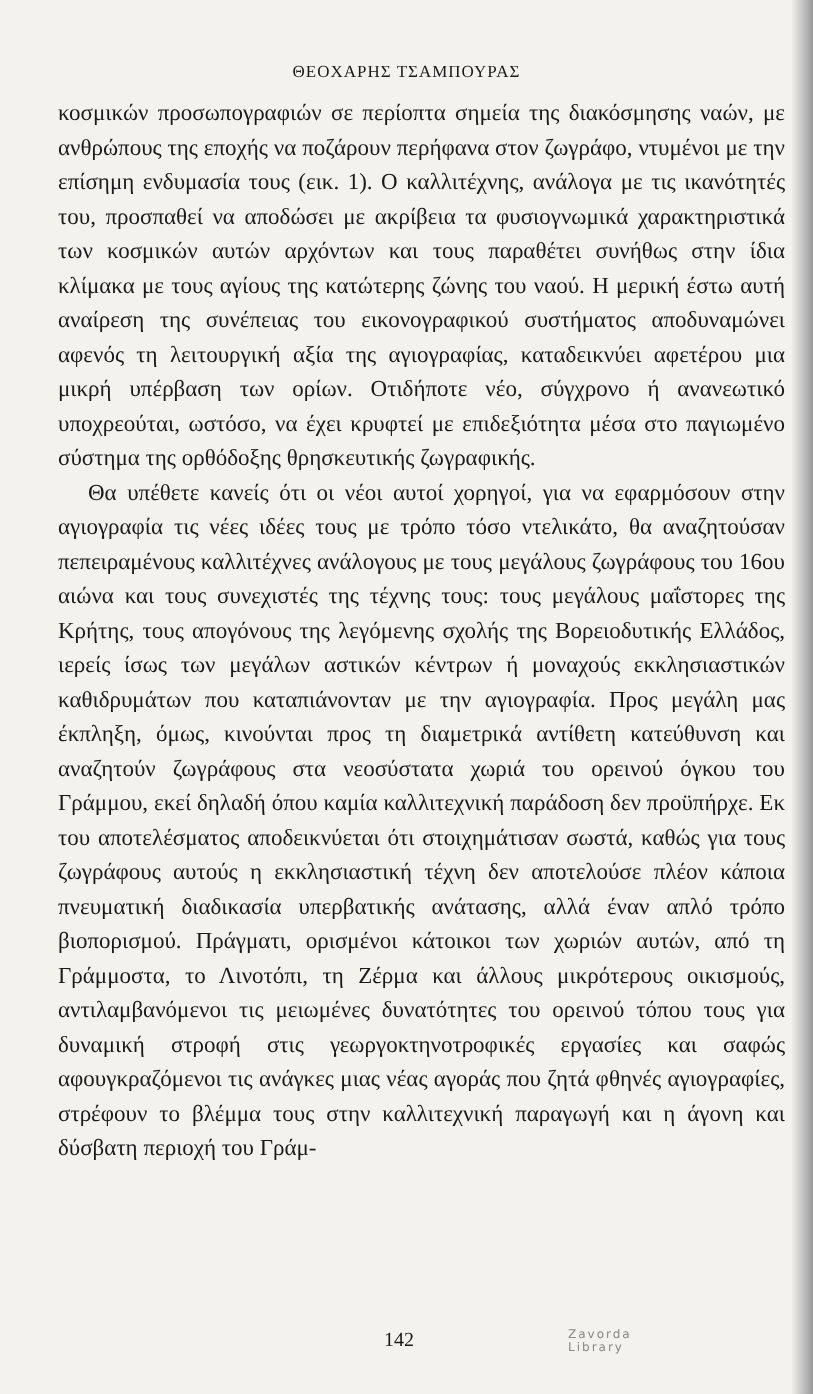ΘΕΟΧΑΡΗΣ ΤΣΑΜΠΟΥΡΑΣ
κοσμικών προσωπογραφιών σε περίοπτα σημεία της διακόσμησης ναών, με ανθρώπους της εποχής να ποζάρουν περήφανα στον ζωγράφο, ντυμένοι με την επίσημη ενδυμασία τους (εικ. 1). Ο καλλιτέχνης, ανάλογα με τις ικανότητές του, προσπαθεί να αποδώσει με ακρίβεια τα φυσιογνωμικά χαρακτηριστικά των κοσμικών αυτών αρχόντων και τους παραθέτει συνήθως στην ίδια κλίμακα με τους αγίους της κατώτερης ζώνης του ναού. Η μερική έστω αυτή αναίρεση της συνέπειας του εικονογραφικού συστήματος αποδυναμώνει αφενός τη λειτουργική αξία της αγιογραφίας, καταδεικνύει αφετέρου μια μικρή υπέρβαση των ορίων. Οτιδήποτε νέο, σύγχρονο ή ανανεωτικό υποχρεούται, ωστόσο, να έχει κρυφτεί με επιδεξιότητα μέσα στο παγιωμένο σύστημα της ορθόδοξης θρησκευτικής ζωγραφικής.
Θα υπέθετε κανείς ότι οι νέοι αυτοί χορηγοί, για να εφαρμόσουν στην αγιογραφία τις νέες ιδέες τους με τρόπο τόσο ντελικάτο, θα αναζητούσαν πεπειραμένους καλλιτέχνες ανάλογους με τους μεγάλους ζωγράφους του 16ου αιώνα και τους συνεχιστές της τέχνης τους: τους μεγάλους μαΐστορες της Κρήτης, τους απογόνους της λεγόμενης σχολής της Βορειοδυτικής Ελλάδος, ιερείς ίσως των μεγάλων αστικών κέντρων ή μοναχούς εκκλησιαστικών καθιδρυμάτων που καταπιάνονταν με την αγιογραφία. Προς μεγάλη μας έκπληξη, όμως, κινούνται προς τη διαμετρικά αντίθετη κατεύθυνση και αναζητούν ζωγράφους στα νεοσύστατα χωριά του ορεινού όγκου του Γράμμου, εκεί δηλαδή όπου καμία καλλιτεχνική παράδοση δεν προϋπήρχε. Εκ του αποτελέσματος αποδεικνύεται ότι στοιχημάτισαν σωστά, καθώς για τους ζωγράφους αυτούς η εκκλησιαστική τέχνη δεν αποτελούσε πλέον κάποια πνευματική διαδικασία υπερβατικής ανάτασης, αλλά έναν απλό τρόπο βιοπορισμού. Πράγματι, ορισμένοι κάτοικοι των χωριών αυτών, από τη Γράμμοστα, το Λινοτόπι, τη Ζέρμα και άλλους μικρότερους οικισμούς, αντιλαμβανόμενοι τις μειωμένες δυνατότητες του ορεινού τόπου τους για δυναμική στροφή στις γεωργοκτηνοτροφικές εργασίες και σαφώς αφουγκραζόμενοι τις ανάγκες μιας νέας αγοράς που ζητά φθηνές αγιογραφίες, στρέφουν το βλέμμα τους στην καλλιτεχνική παραγωγή και η άγονη και δύσβατη περιοχή του Γράμ-
142 Zavorda
Library